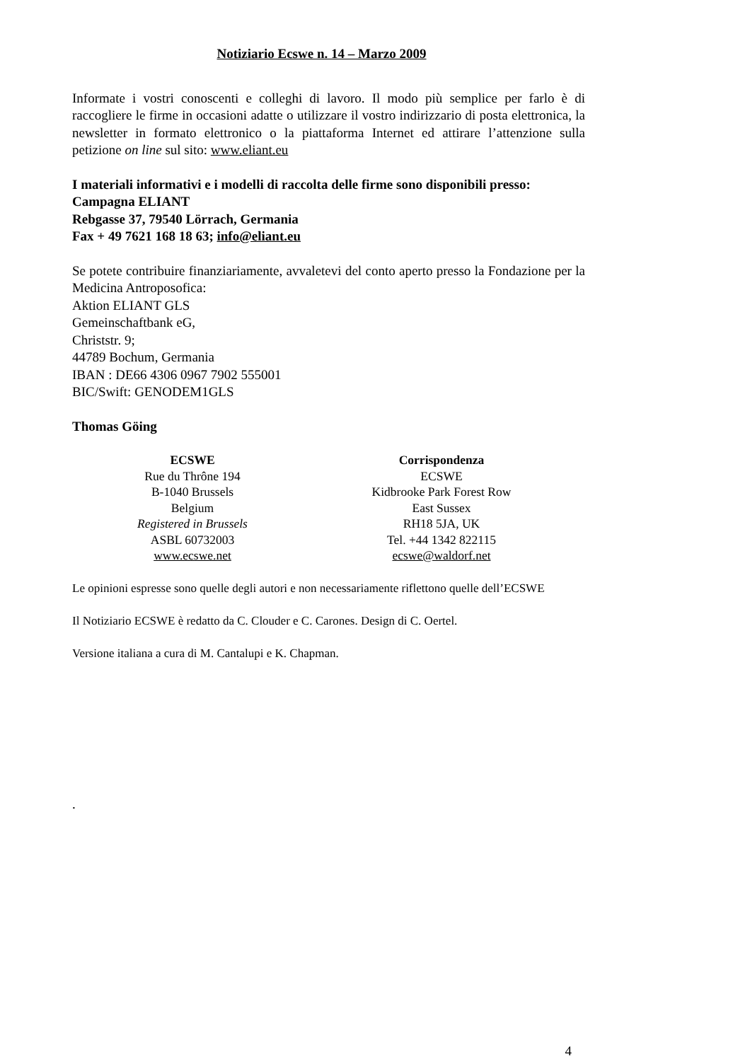Notiziario Ecswe n. 14 – Marzo 2009
Informate i vostri conoscenti e colleghi di lavoro. Il modo più semplice per farlo è di raccogliere le firme in occasioni adatte o utilizzare il vostro indirizzario di posta elettronica, la newsletter in formato elettronico o la piattaforma Internet ed attirare l’attenzione sulla petizione on line sul sito: www.eliant.eu
I materiali informativi e i modelli di raccolta delle firme sono disponibili presso:
Campagna ELIANT
Rebgasse 37, 79540 Lörrach, Germania
Fax + 49 7621 168 18 63; info@eliant.eu
Se potete contribuire finanziariamente, avvaletevi del conto aperto presso la Fondazione per la Medicina Antroposofica:
Aktion ELIANT GLS
Gemeinschaftbank eG,
Christstr. 9;
44789 Bochum, Germania
IBAN : DE66 4306 0967 7902 555001
BIC/Swift: GENODEM1GLS
Thomas Göing
ECSWE
Rue du Thrône 194
B-1040 Brussels
Belgium
Registered in Brussels
ASBL 60732003
www.ecswe.net
Corrispondenza
ECSWE
Kidbrooke Park Forest Row
East Sussex
RH18 5JA, UK
Tel. +44 1342 822115
ecswe@waldorf.net
Le opinioni espresse sono quelle degli autori e non necessariamente riflettono quelle dell’ECSWE
Il Notiziario ECSWE è redatto da C. Clouder e C. Carones. Design di C. Oertel.
Versione italiana a cura di M. Cantalupi e K. Chapman.
.
4